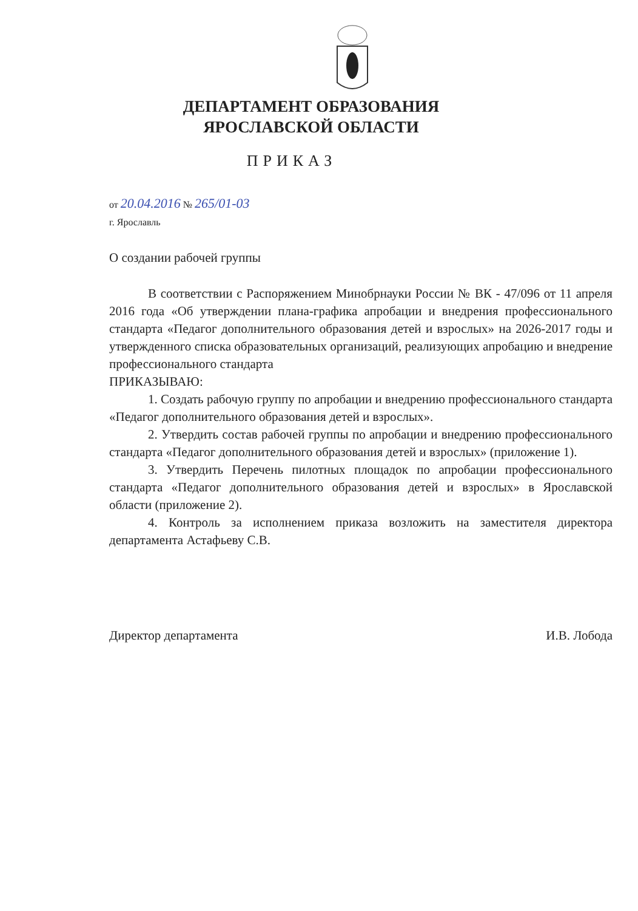ДЕПАРТАМЕНТ ОБРАЗОВАНИЯ
ЯРОСЛАВСКОЙ ОБЛАСТИ
ПРИКАЗ
от 20.04.2016 № 265/01-03
г. Ярославль
О создании рабочей группы
В соответствии с Распоряжением Минобрнауки России № ВК - 47/096 от 11 апреля 2016 года «Об утверждении плана-графика апробации и внедрения профессионального стандарта «Педагог дополнительного образования детей и взрослых» на 2026-2017 годы и утвержденного списка образовательных организаций, реализующих апробацию и внедрение профессионального стандарта
ПРИКАЗЫВАЮ:
1. Создать рабочую группу по апробации и внедрению профессионального стандарта «Педагог дополнительного образования детей и взрослых».
2. Утвердить состав рабочей группы по апробации и внедрению профессионального стандарта «Педагог дополнительного образования детей и взрослых» (приложение 1).
3. Утвердить Перечень пилотных площадок по апробации профессионального стандарта «Педагог дополнительного образования детей и взрослых» в Ярославской области (приложение 2).
4. Контроль за исполнением приказа возложить на заместителя директора департамента Астафьеву С.В.
Директор департамента И.В. Лобода